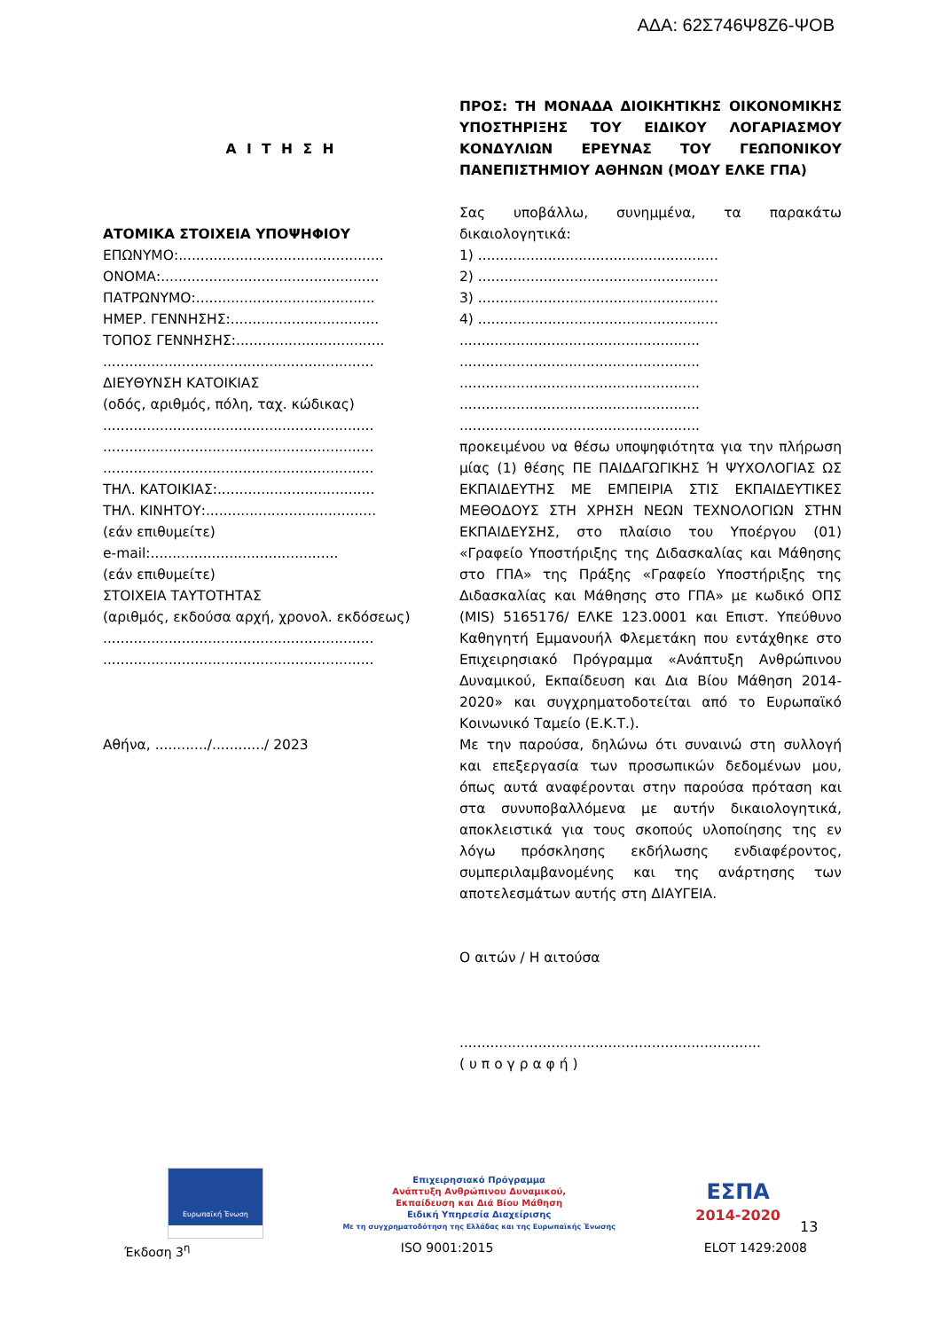ΑΔΑ: 62Σ746Ψ8Ζ6-ΨΟΒ
Α Ι Τ Η Σ Η
ΑΤΟΜΙΚΑ ΣΤΟΙΧΕΙΑ ΥΠΟΨΗΦΙΟΥ
ΕΠΩΝΥΜΟ:...............................................
ΟΝΟΜΑ:..................................................
ΠΑΤΡΩΝΥΜΟ:.........................................
ΗΜΕΡ. ΓΕΝΝΗΣΗΣ:..................................
ΤΟΠΟΣ ΓΕΝΝΗΣΗΣ:..................................
..............................................................
ΔΙΕΥΘΥΝΣΗ ΚΑΤΟΙΚΙΑΣ
(οδός, αριθμός, πόλη, ταχ. κώδικας)
..............................................................
..............................................................
..............................................................
ΤΗΛ. ΚΑΤΟΙΚΙΑΣ:....................................
ΤΗΛ. ΚΙΝΗΤΟΥ:.......................................
(εάν επιθυμείτε)
e-mail:...........................................
(εάν επιθυμείτε)
ΣΤΟΙΧΕΙΑ ΤΑΥΤΟΤΗΤΑΣ
(αριθμός, εκδούσα αρχή, χρονολ. εκδόσεως)
..............................................................
..............................................................
Αθήνα, ............/............/ 2023
ΠΡΟΣ: ΤΗ ΜΟΝΑΔΑ ΔΙΟΙΚΗΤΙΚΗΣ ΟΙΚΟΝΟΜΙΚΗΣ ΥΠΟΣΤΗΡΙΞΗΣ ΤΟΥ ΕΙΔΙΚΟΥ ΛΟΓΑΡΙΑΣΜΟΥ ΚΟΝΔΥΛΙΩΝ ΕΡΕΥΝΑΣ ΤΟΥ ΓΕΩΠΟΝΙΚΟΥ ΠΑΝΕΠΙΣΤΗΜΙΟΥ ΑΘΗΝΩΝ (ΜΟΔΥ ΕΛΚΕ ΓΠΑ)
Σας υποβάλλω, συνημμένα, τα παρακάτω δικαιολογητικά:
1) .......................................................
2) .......................................................
3) .......................................................
4) .......................................................
.......................................................
.......................................................
.......................................................
.......................................................
.......................................................
προκειμένου να θέσω υποψηφιότητα για την πλήρωση μίας (1) θέσης ΠΕ ΠΑΙΔΑΓΩΓΙΚΗΣ Ή ΨΥΧΟΛΟΓΙΑΣ ΩΣ ΕΚΠΑΙΔΕΥΤΗΣ ΜΕ ΕΜΠΕΙΡΙΑ ΣΤΙΣ ΕΚΠΑΙΔΕΥΤΙΚΕΣ ΜΕΘΟΔΟΥΣ ΣΤΗ ΧΡΗΣΗ ΝΕΩΝ ΤΕΧΝΟΛΟΓΙΩΝ ΣΤΗΝ ΕΚΠΑΙΔΕΥΣΗΣ, στο πλαίσιο του Υποέργου (01) «Γραφείο Υποστήριξης της Διδασκαλίας και Μάθησης στο ΓΠΑ» της Πράξης «Γραφείο Υποστήριξης της Διδασκαλίας και Μάθησης στο ΓΠΑ» με κωδικό ΟΠΣ (MIS) 5165176/ ΕΛΚΕ 123.0001 και Επιστ. Υπεύθυνο Καθηγητή Εμμανουήλ Φλεμετάκη που εντάχθηκε στο Επιχειρησιακό Πρόγραμμα «Ανάπτυξη Ανθρώπινου Δυναμικού, Εκπαίδευση και Δια Βίου Μάθηση 2014-2020» και συγχρηματοδοτείται από το Ευρωπαϊκό Κοινωνικό Ταμείο (Ε.Κ.Τ.).
Με την παρούσα, δηλώνω ότι συναινώ στη συλλογή και επεξεργασία των προσωπικών δεδομένων μου, όπως αυτά αναφέρονται στην παρούσα πρόταση και στα συνυποβαλλόμενα με αυτήν δικαιολογητικά, αποκλειστικά για τους σκοπούς υλοποίησης της εν λόγω πρόσκλησης εκδήλωσης ενδιαφέροντος, συμπεριλαμβανομένης και της ανάρτησης των αποτελεσμάτων αυτής στη ΔΙΑΥΓΕΙΑ.
Ο αιτών / Η αιτούσα
.....................................................................
( υ π ο γ ρ α φ ή )
Ευρωπαϊκή Ένωση
Επιχειρησιακό Πρόγραμμα
Ανάπτυξη Ανθρώπινου Δυναμικού,
Εκπαίδευση και Διά Βίου Μάθηση
Ειδική Υπηρεσία Διαχείρισης
Με τη συγχρηματοδότηση της Ελλάδας και της Ευρωπαϊκής Ένωσης
ΕΣΠΑ
2014-2020
13
Έκδοση 3<sup>η</sup> ISO 9001:2015 ELOT 1429:2008